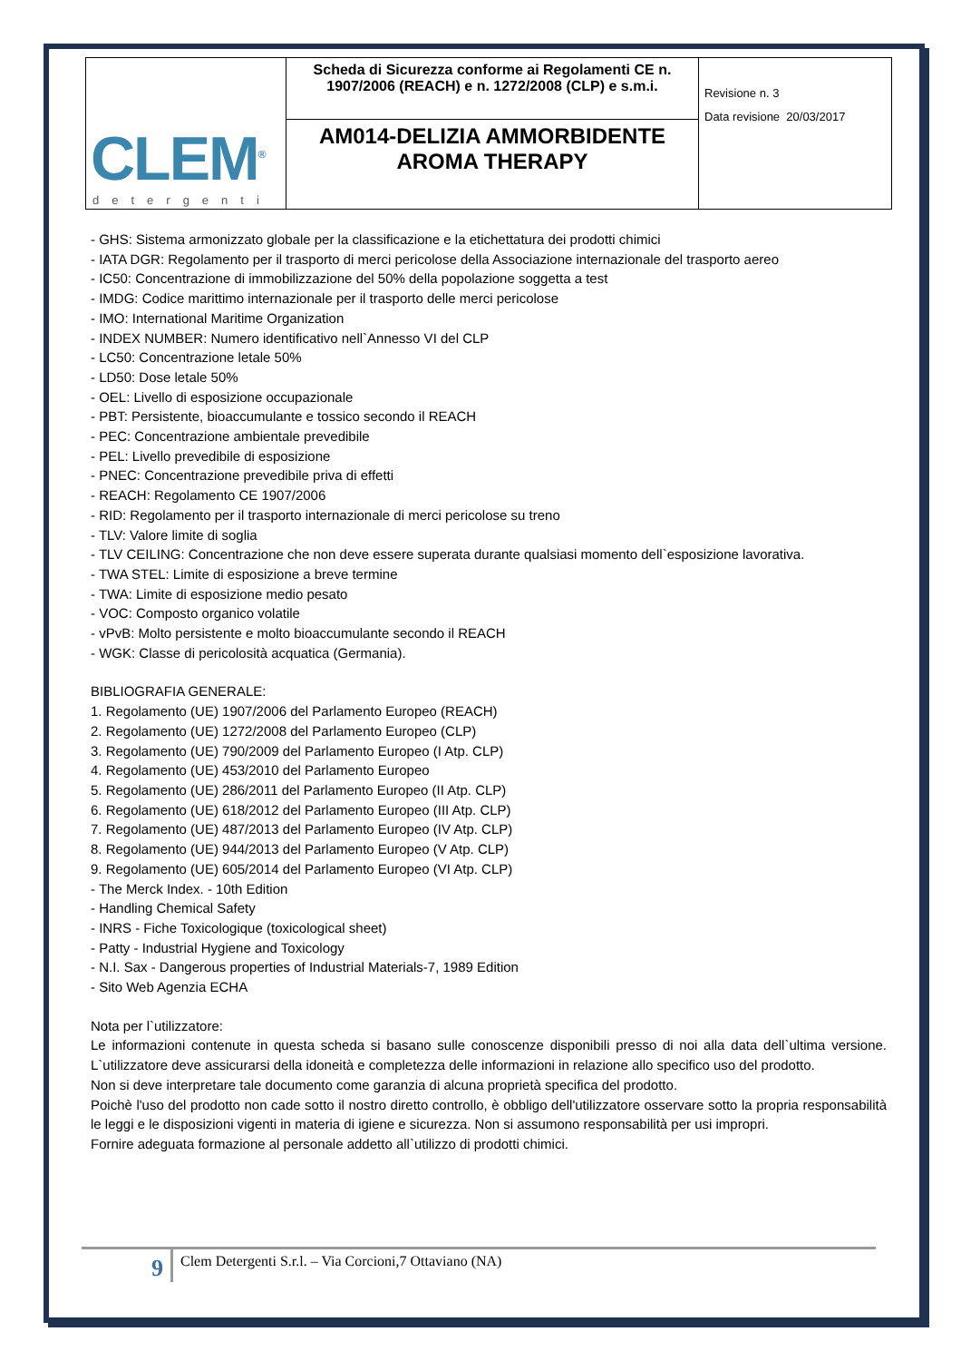| CLEM<sup>®</sup> detergenti | Scheda di Sicurezza conforme ai Regolamenti CE n. 1907/2006 (REACH) e n. 1272/2008 (CLP) e s.m.i. | Revisione n. 3 Data revisione 20/03/2017 |
| | AM014-DELIZIA AMMORBIDENTE AROMA THERAPY | |
- GHS: Sistema armonizzato globale per la classificazione e la etichettatura dei prodotti chimici
- IATA DGR: Regolamento per il trasporto di merci pericolose della Associazione internazionale del trasporto aereo
- IC50: Concentrazione di immobilizzazione del 50% della popolazione soggetta a test
- IMDG: Codice marittimo internazionale per il trasporto delle merci pericolose
- IMO: International Maritime Organization
- INDEX NUMBER: Numero identificativo nell`Annesso VI del CLP
- LC50: Concentrazione letale 50%
- LD50: Dose letale 50%
- OEL: Livello di esposizione occupazionale
- PBT: Persistente, bioaccumulante e tossico secondo il REACH
- PEC: Concentrazione ambientale prevedibile
- PEL: Livello prevedibile di esposizione
- PNEC: Concentrazione prevedibile priva di effetti
- REACH: Regolamento CE 1907/2006
- RID: Regolamento per il trasporto internazionale di merci pericolose su treno
- TLV: Valore limite di soglia
- TLV CEILING: Concentrazione che non deve essere superata durante qualsiasi momento dell`esposizione lavorativa.
- TWA STEL: Limite di esposizione a breve termine
- TWA: Limite di esposizione medio pesato
- VOC: Composto organico volatile
- vPvB: Molto persistente e molto bioaccumulante secondo il REACH
- WGK: Classe di pericolosità acquatica (Germania).
BIBLIOGRAFIA GENERALE:
1. Regolamento (UE) 1907/2006 del Parlamento Europeo (REACH)
2. Regolamento (UE) 1272/2008 del Parlamento Europeo (CLP)
3. Regolamento (UE) 790/2009 del Parlamento Europeo (I Atp. CLP)
4. Regolamento (UE) 453/2010 del Parlamento Europeo
5. Regolamento (UE) 286/2011 del Parlamento Europeo (II Atp. CLP)
6. Regolamento (UE) 618/2012 del Parlamento Europeo (III Atp. CLP)
7. Regolamento (UE) 487/2013 del Parlamento Europeo (IV Atp. CLP)
8. Regolamento (UE) 944/2013 del Parlamento Europeo (V Atp. CLP)
9. Regolamento (UE) 605/2014 del Parlamento Europeo (VI Atp. CLP)
- The Merck Index. - 10th Edition
- Handling Chemical Safety
- INRS - Fiche Toxicologique (toxicological sheet)
- Patty - Industrial Hygiene and Toxicology
- N.I. Sax - Dangerous properties of Industrial Materials-7, 1989 Edition
- Sito Web Agenzia ECHA
Nota per l`utilizzatore:
Le informazioni contenute in questa scheda si basano sulle conoscenze disponibili presso di noi alla data dell`ultima versione. L`utilizzatore deve assicurarsi della idoneità e completezza delle informazioni in relazione allo specifico uso del prodotto.
Non si deve interpretare tale documento come garanzia di alcuna proprietà specifica del prodotto.
Poichè l'uso del prodotto non cade sotto il nostro diretto controllo, è obbligo dell'utilizzatore osservare sotto la propria responsabilità le leggi e le disposizioni vigenti in materia di igiene e sicurezza. Non si assumono responsabilità per usi impropri.
Fornire adeguata formazione al personale addetto all`utilizzo di prodotti chimici.
9
Clem Detergenti S.r.l. – Via Corcioni,7 Ottaviano (NA)